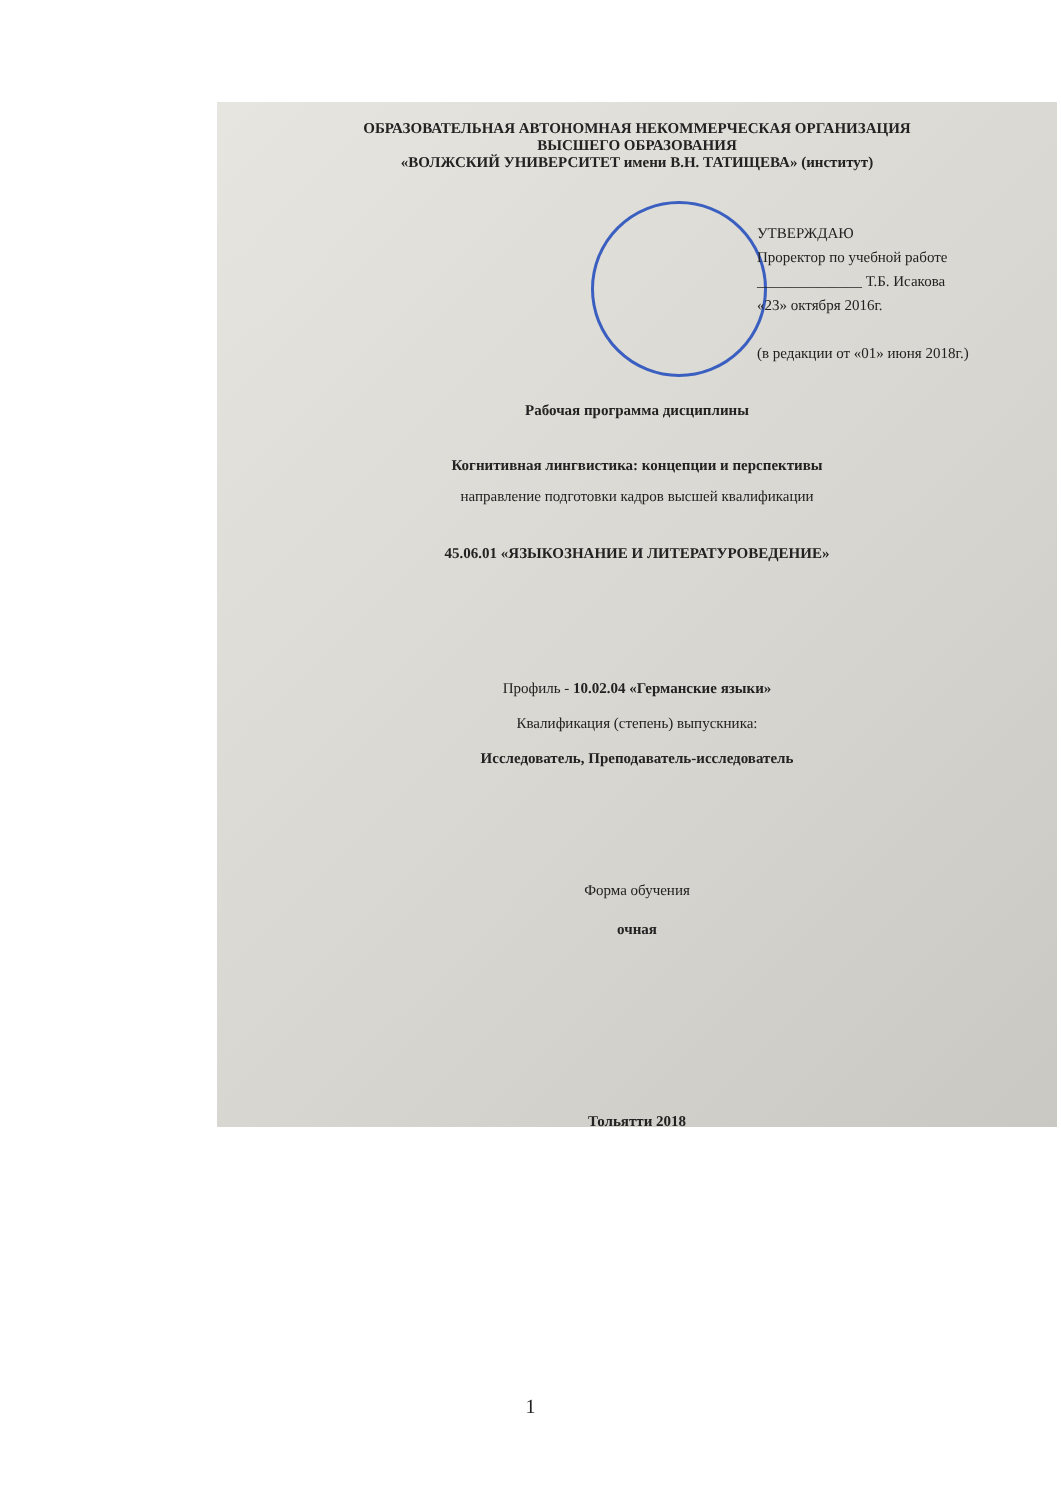ОБРАЗОВАТЕЛЬНАЯ АВТОНОМНАЯ НЕКОММЕРЧЕСКАЯ ОРГАНИЗАЦИЯ
ВЫСШЕГО ОБРАЗОВАНИЯ
«ВОЛЖСКИЙ УНИВЕРСИТЕТ имени В.Н. ТАТИЩЕВА» (институт)
УТВЕРЖДАЮ
Проректор по учебной работе
______________ Т.Б. Исакова
«23» октября 2016г.
(в редакции от «01» июня 2018г.)
Рабочая программа дисциплины
Когнитивная лингвистика: концепции и перспективы
направление подготовки кадров высшей квалификации
45.06.01 «ЯЗЫКОЗНАНИЕ И ЛИТЕРАТУРОВЕДЕНИЕ»
Профиль - 10.02.04 «Германские языки»
Квалификация (степень) выпускника:
Исследователь, Преподаватель-исследователь
Форма обучения
очная
Тольятти 2018
1